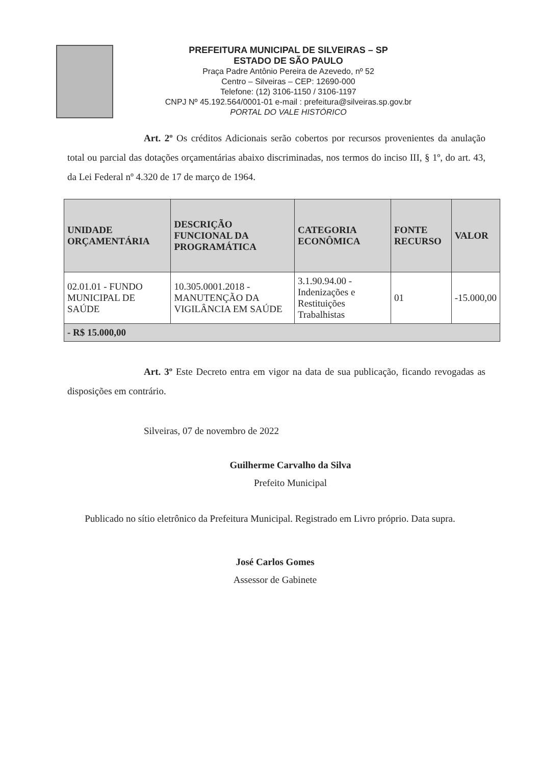PREFEITURA MUNICIPAL DE SILVEIRAS – SP
ESTADO DE SÃO PAULO
Praça Padre Antônio Pereira de Azevedo, nº 52
Centro – Silveiras – CEP: 12690-000
Telefone: (12) 3106-1150 / 3106-1197
CNPJ Nº 45.192.564/0001-01 e-mail : prefeitura@silveiras.sp.gov.br
PORTAL DO VALE HISTÓRICO
Art. 2º Os créditos Adicionais serão cobertos por recursos provenientes da anulação total ou parcial das dotações orçamentárias abaixo discriminadas, nos termos do inciso III, § 1º, do art. 43, da Lei Federal nº 4.320 de 17 de março de 1964.
| UNIDADE ORÇAMENTÁRIA | DESCRIÇÃO FUNCIONAL DA PROGRAMÁTICA | CATEGORIA ECONÔMICA | FONTE RECURSO | VALOR |
| --- | --- | --- | --- | --- |
| 02.01.01 - FUNDO MUNICIPAL DE SAÚDE | 10.305.0001.2018 - MANUTENÇÃO DA VIGILÂNCIA EM SAÚDE | 3.1.90.94.00 - Indenizações e Restituições Trabalhistas | 01 | -15.000,00 |
| - R$ 15.000,00 | | | | |
Art. 3º Este Decreto entra em vigor na data de sua publicação, ficando revogadas as disposições em contrário.
Silveiras, 07 de novembro de 2022
Guilherme Carvalho da Silva
Prefeito Municipal
Publicado no sítio eletrônico da Prefeitura Municipal. Registrado em Livro próprio. Data supra.
José Carlos Gomes
Assessor de Gabinete